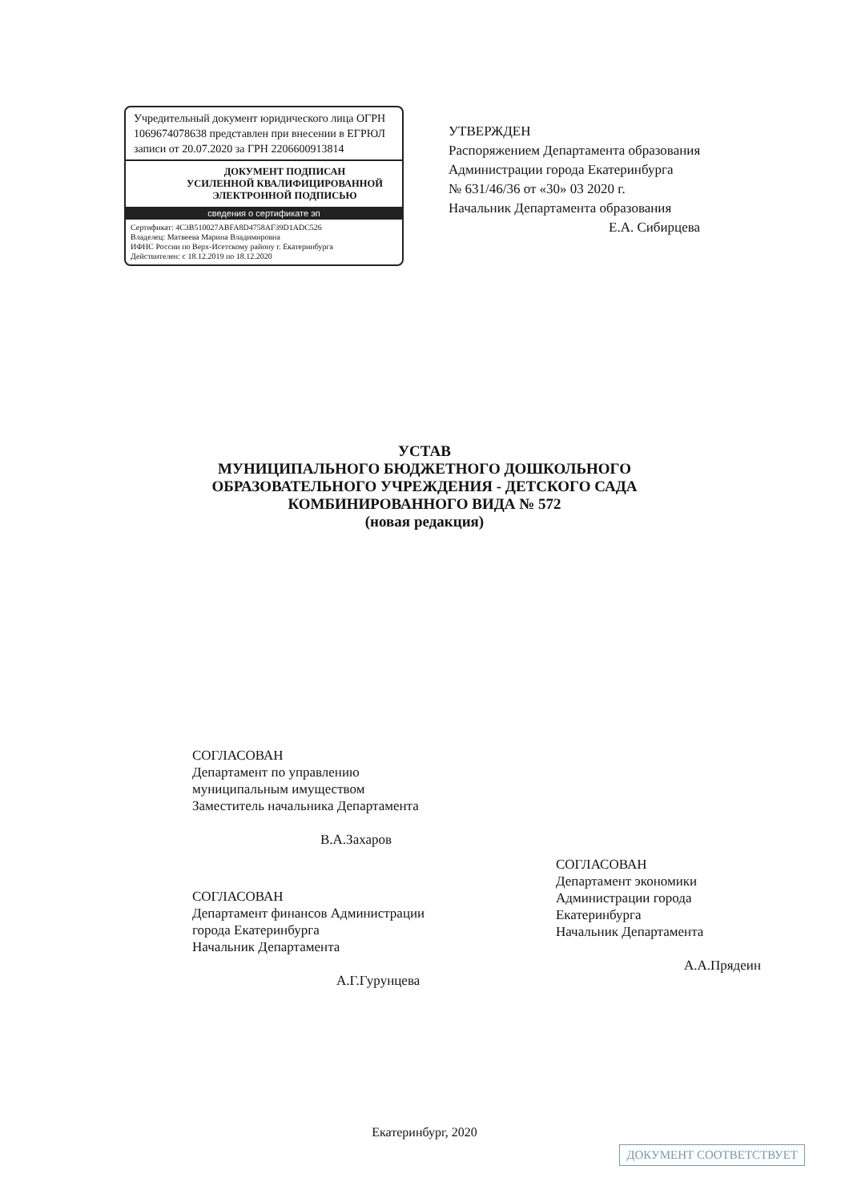Учредительный документ юридического лица ОГРН 1069674078638 представлен при внесении в ЕГРЮЛ записи от 20.07.2020 за ГРН 2206600913814
ДОКУМЕНТ ПОДПИСАН
УСИЛЕННОЙ КВАЛИФИЦИРОВАННОЙ
ЭЛЕКТРОННОЙ ПОДПИСЬЮ
сведения о сертификате эп
Сертификат: 4C3B510027ABFA8D4758AF39D1ADC526
Владелец: Матвеева Марина Владимировна
ИФНС России по Верх-Исетскому району г. Екатеринбурга
Действителен: с 18.12.2019 по 18.12.2020
УТВЕРЖДЕН
Распоряжением Департамента образования Администрации города Екатеринбурга
№ 631/46/36 от «30» 03 2020 г.
Начальник Департамента образования
Е.А. Сибирцева
УСТАВ
МУНИЦИПАЛЬНОГО БЮДЖЕТНОГО ДОШКОЛЬНОГО
ОБРАЗОВАТЕЛЬНОГО УЧРЕЖДЕНИЯ - ДЕТСКОГО САДА
КОМБИНИРОВАННОГО ВИДА № 572
(новая редакция)
СОГЛАСОВАН
Департамент по управлению муниципальным имуществом
Заместитель начальника Департамента
В.А.Захаров
СОГЛАСОВАН
Департамент финансов Администрации
города Екатеринбурга
Начальник Департамента
А.Г.Гурунцева
СОГЛАСОВАН
Департамент экономики
Администрации города
Екатеринбурга
Начальник Департамента
А.А.Прядеин
Екатеринбург, 2020
ДОКУМЕНТ СООТВЕТСТВУЕТ